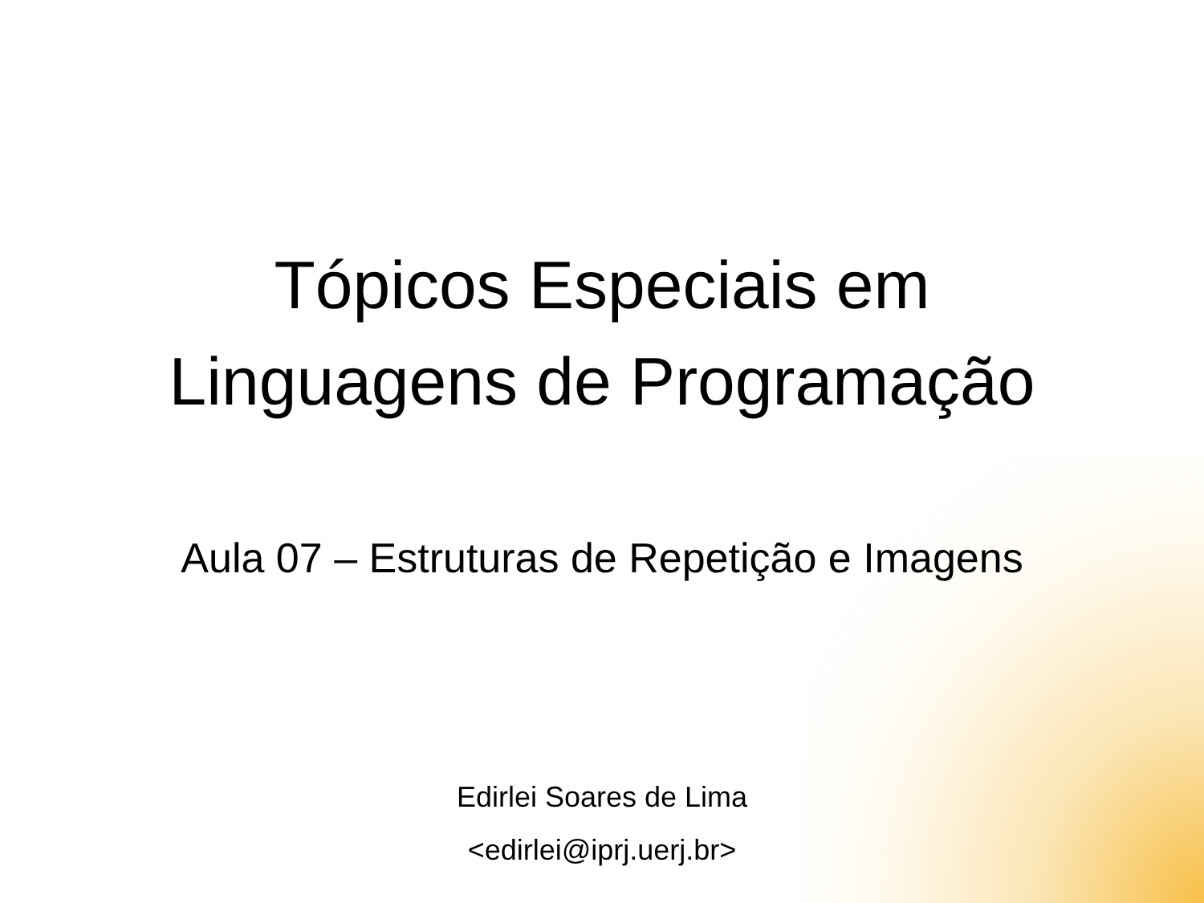Tópicos Especiais em
Linguagens de Programação
Aula 07 – Estruturas de Repetição e Imagens
Edirlei Soares de Lima
<edirlei@iprj.uerj.br>